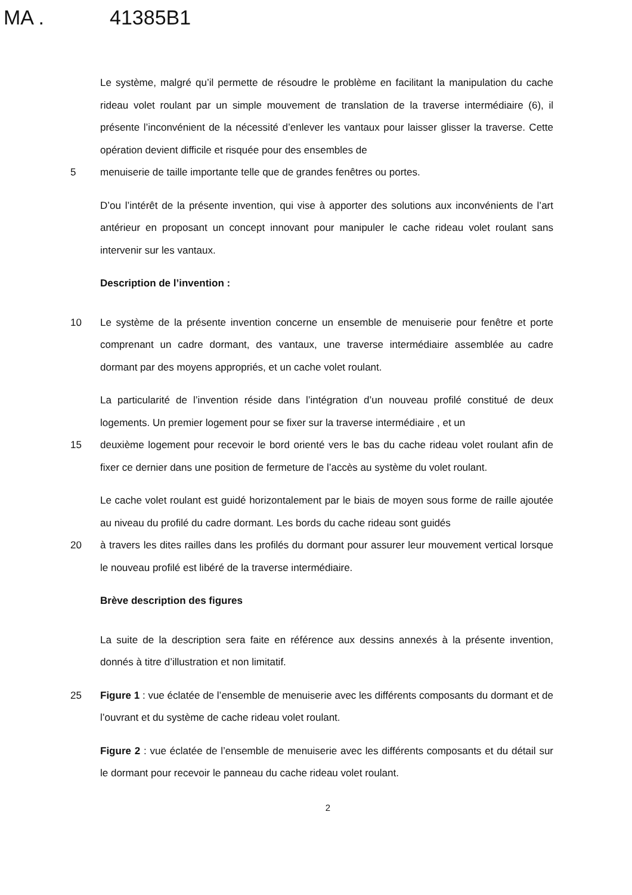MA . 41385B1
Le système, malgré qu’il permette de résoudre le problème en facilitant la manipulation du cache rideau volet roulant par un simple mouvement de translation de la traverse intermédiaire (6), il présente l’inconvénient de la nécessité d’enlever les vantaux pour laisser glisser la traverse. Cette opération devient difficile et risquée pour des ensembles de
5 menuiserie de taille importante telle que de grandes fenêtres ou portes.
D’ou l’intérêt de la présente invention, qui vise à apporter des solutions aux inconvénients de l’art antérieur en proposant un concept innovant pour manipuler le cache rideau volet roulant sans intervenir sur les vantaux.
Description de l’invention :
10 Le système de la présente invention concerne un ensemble de menuiserie pour fenêtre et porte comprenant un cadre dormant, des vantaux, une traverse intermédiaire assemblée au cadre dormant par des moyens appropriés, et un cache volet roulant.
La particularité de l’invention réside dans l’intégration d’un nouveau profilé constitué de deux logements. Un premier logement pour se fixer sur la traverse intermédiaire , et un
15 deuxième logement pour recevoir le bord orienté vers le bas du cache rideau volet roulant afin de fixer ce dernier dans une position de fermeture de l’accès au système du volet roulant.
Le cache volet roulant est guidé horizontalement par le biais de moyen sous forme de raille ajoutée au niveau du profilé du cadre dormant. Les bords du cache rideau sont guidés
20 à travers les dites railles dans les profilés du dormant pour assurer leur mouvement vertical lorsque le nouveau profilé est libéré de la traverse intermédiaire.
Brève description des figures
La suite de la description sera faite en référence aux dessins annexés à la présente invention, donnés à titre d’illustration et non limitatif.
25 Figure 1 : vue éclatée de l’ensemble de menuiserie avec les différents composants du dormant et de l’ouvrant et du système de cache rideau volet roulant.
Figure 2 : vue éclatée de l’ensemble de menuiserie avec les différents composants et du détail sur le dormant pour recevoir le panneau du cache rideau volet roulant.
2